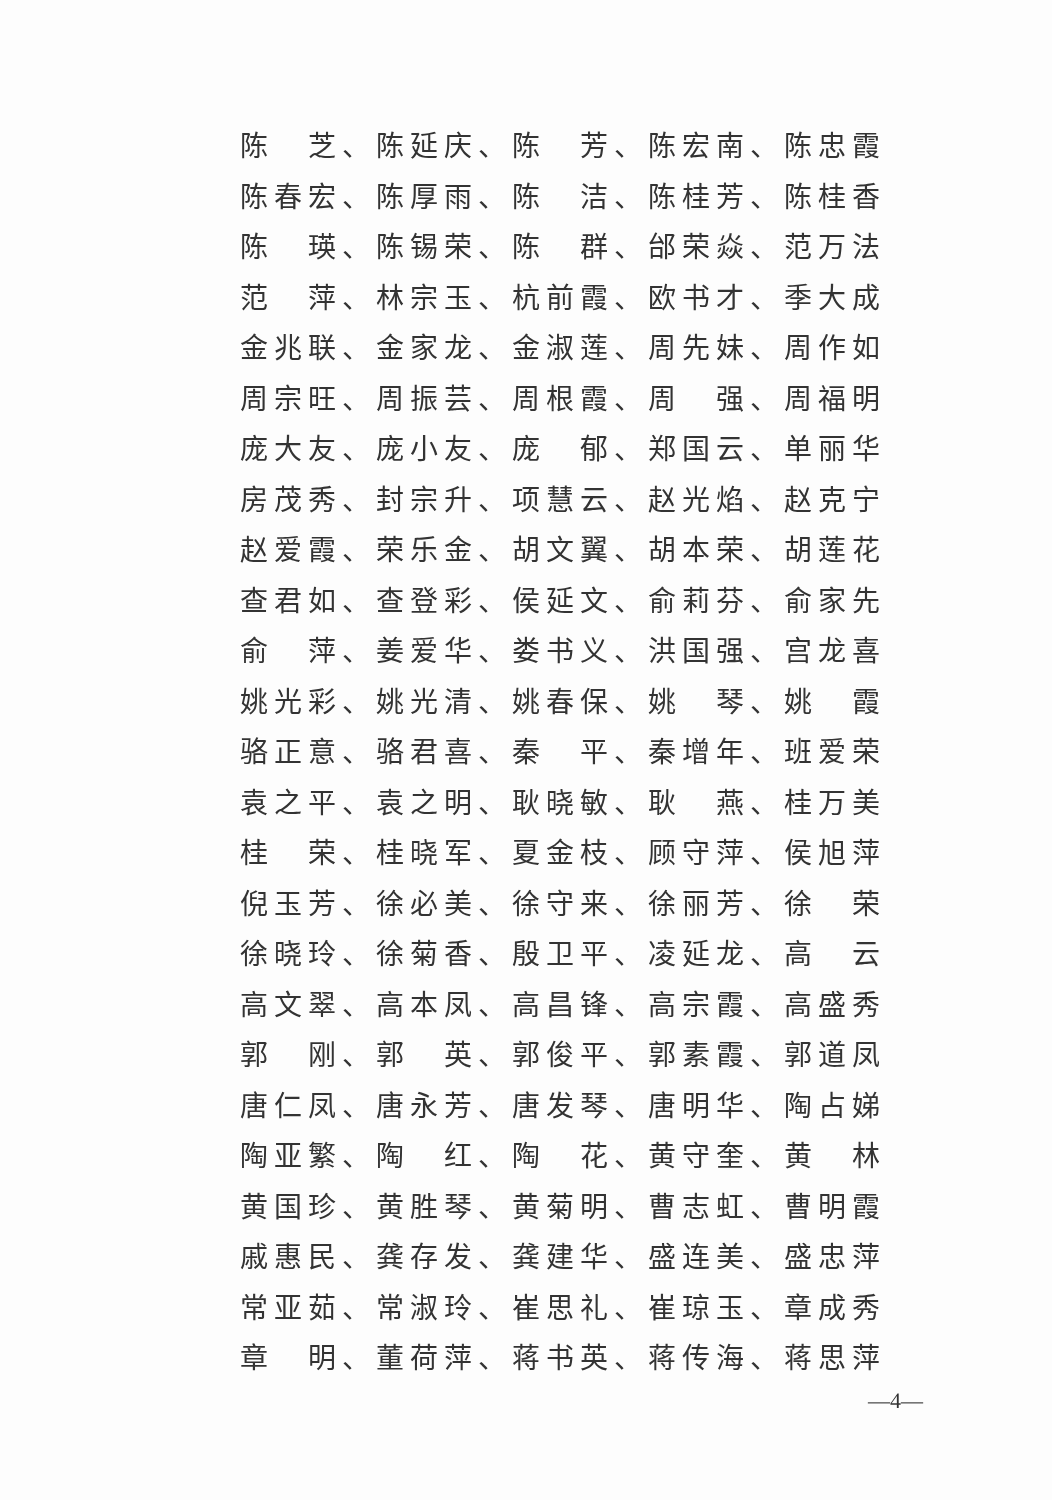陈　芝、陈延庆、陈　芳、陈宏南、陈忠霞
陈春宏、陈厚雨、陈　洁、陈桂芳、陈桂香
陈　瑛、陈锡荣、陈　群、邰荣焱、范万法
范　萍、林宗玉、杭前霞、欧书才、季大成
金兆联、金家龙、金淑莲、周先妹、周作如
周宗旺、周振芸、周根霞、周　强、周福明
庞大友、庞小友、庞　郁、郑国云、单丽华
房茂秀、封宗升、项慧云、赵光焰、赵克宁
赵爱霞、荣乐金、胡文翼、胡本荣、胡莲花
查君如、查登彩、侯延文、俞莉芬、俞家先
俞　萍、姜爱华、娄书义、洪国强、宫龙喜
姚光彩、姚光清、姚春保、姚　琴、姚　霞
骆正意、骆君喜、秦　平、秦增年、班爱荣
袁之平、袁之明、耿晓敏、耿　燕、桂万美
桂　荣、桂晓军、夏金枝、顾守萍、侯旭萍
倪玉芳、徐必美、徐守来、徐丽芳、徐　荣
徐晓玲、徐菊香、殷卫平、凌延龙、高　云
高文翠、高本凤、高昌锋、高宗霞、高盛秀
郭　刚、郭　英、郭俊平、郭素霞、郭道凤
唐仁凤、唐永芳、唐发琴、唐明华、陶占娣
陶亚繁、陶　红、陶　花、黄守奎、黄　林
黄国珍、黄胜琴、黄菊明、曹志虹、曹明霞
戚惠民、龚存发、龚建华、盛连美、盛忠萍
常亚茹、常淑玲、崔思礼、崔琼玉、章成秀
章　明、董荷萍、蒋书英、蒋传海、蒋思萍
—4—